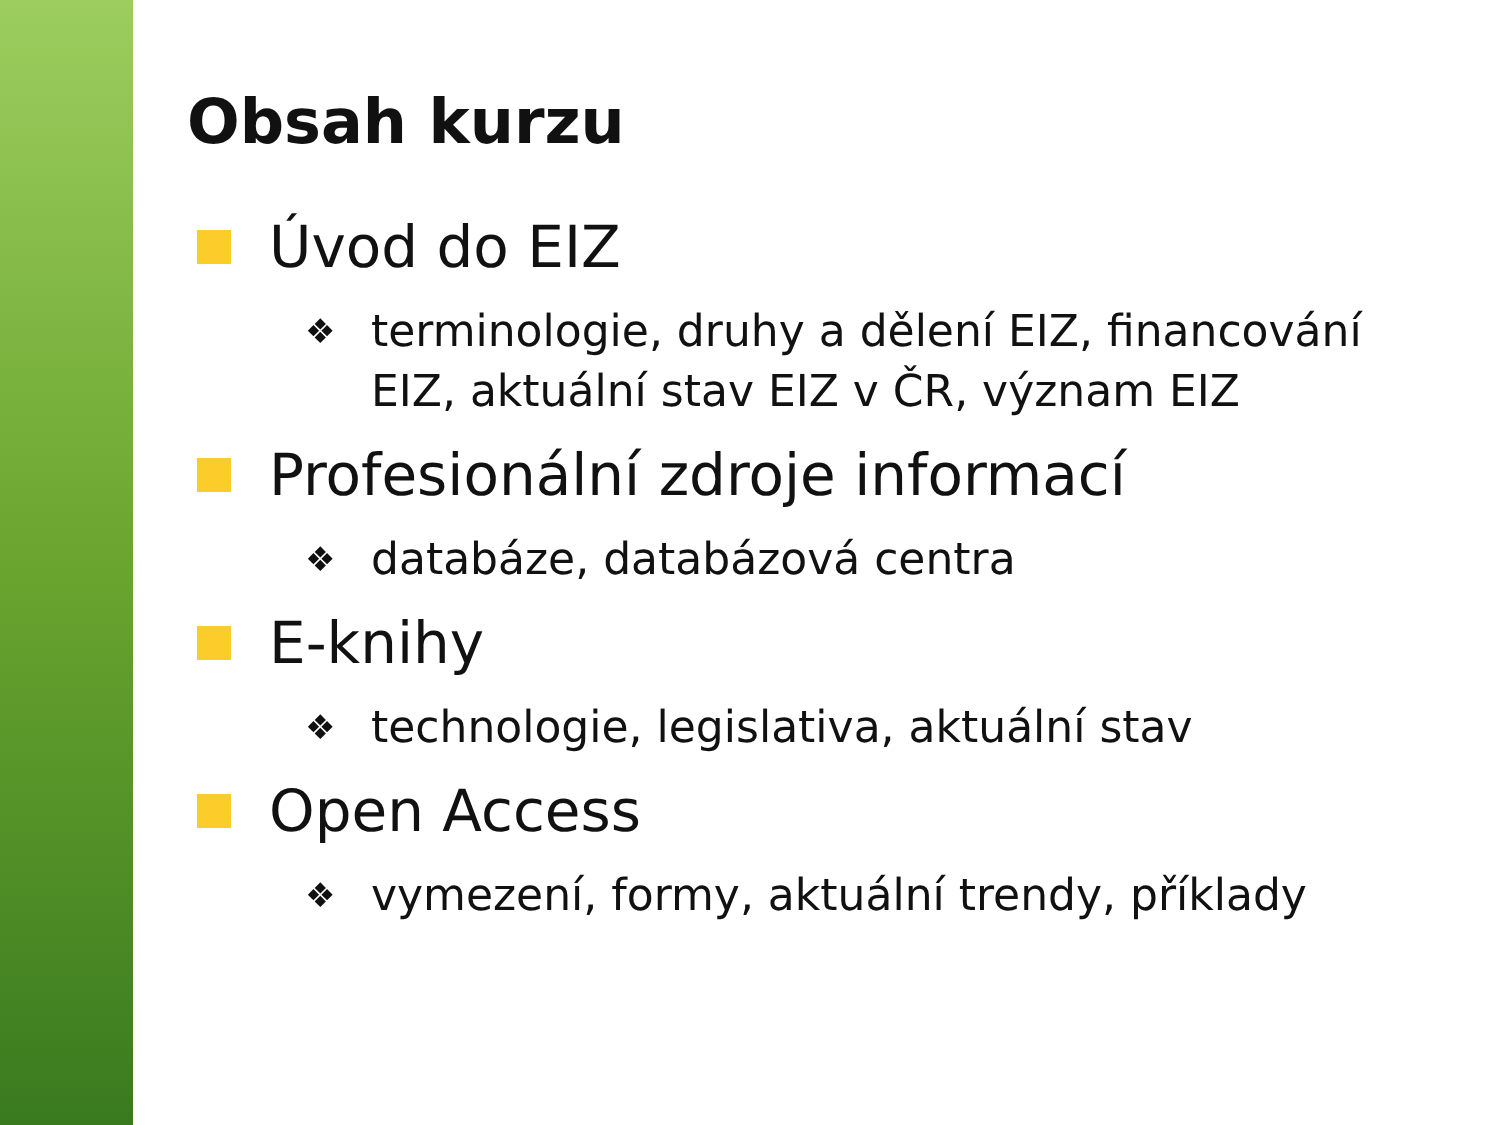Obsah kurzu
Úvod do EIZ
❖ terminologie, druhy a dělení EIZ, financování EIZ, aktuální stav EIZ v ČR, význam EIZ
Profesionální zdroje informací
❖ databáze, databázová centra
E-knihy
❖ technologie, legislativa, aktuální stav
Open Access
❖ vymezení, formy, aktuální trendy, příklady